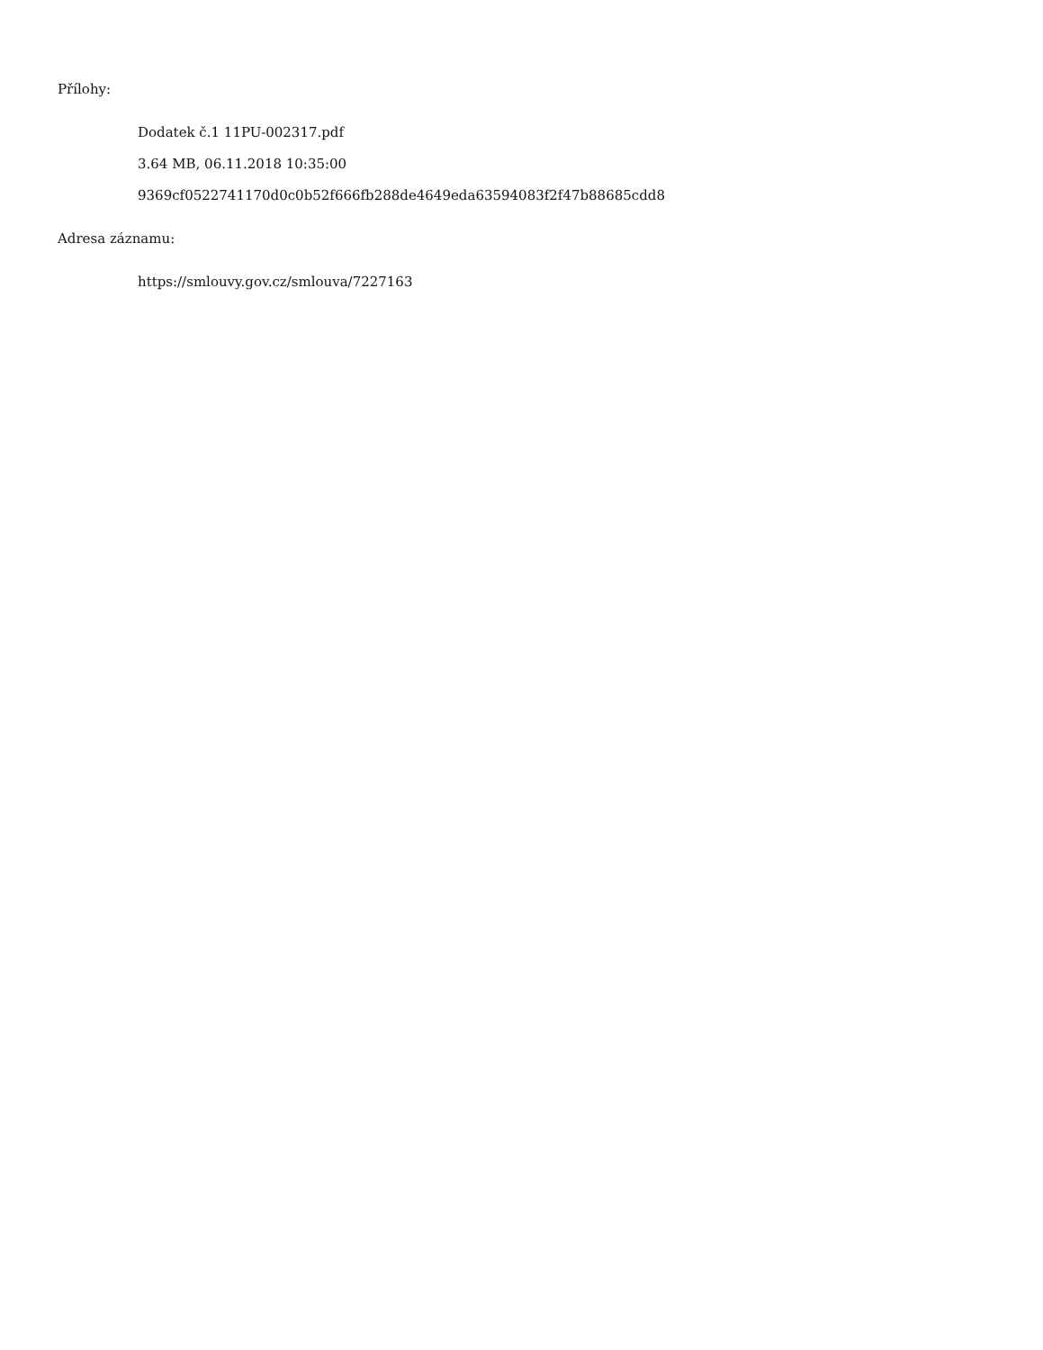Přílohy:
Dodatek č.1 11PU-002317.pdf
3.64 MB, 06.11.2018 10:35:00
9369cf0522741170d0c0b52f666fb288de4649eda63594083f2f47b88685cdd8
Adresa záznamu:
https://smlouvy.gov.cz/smlouva/7227163